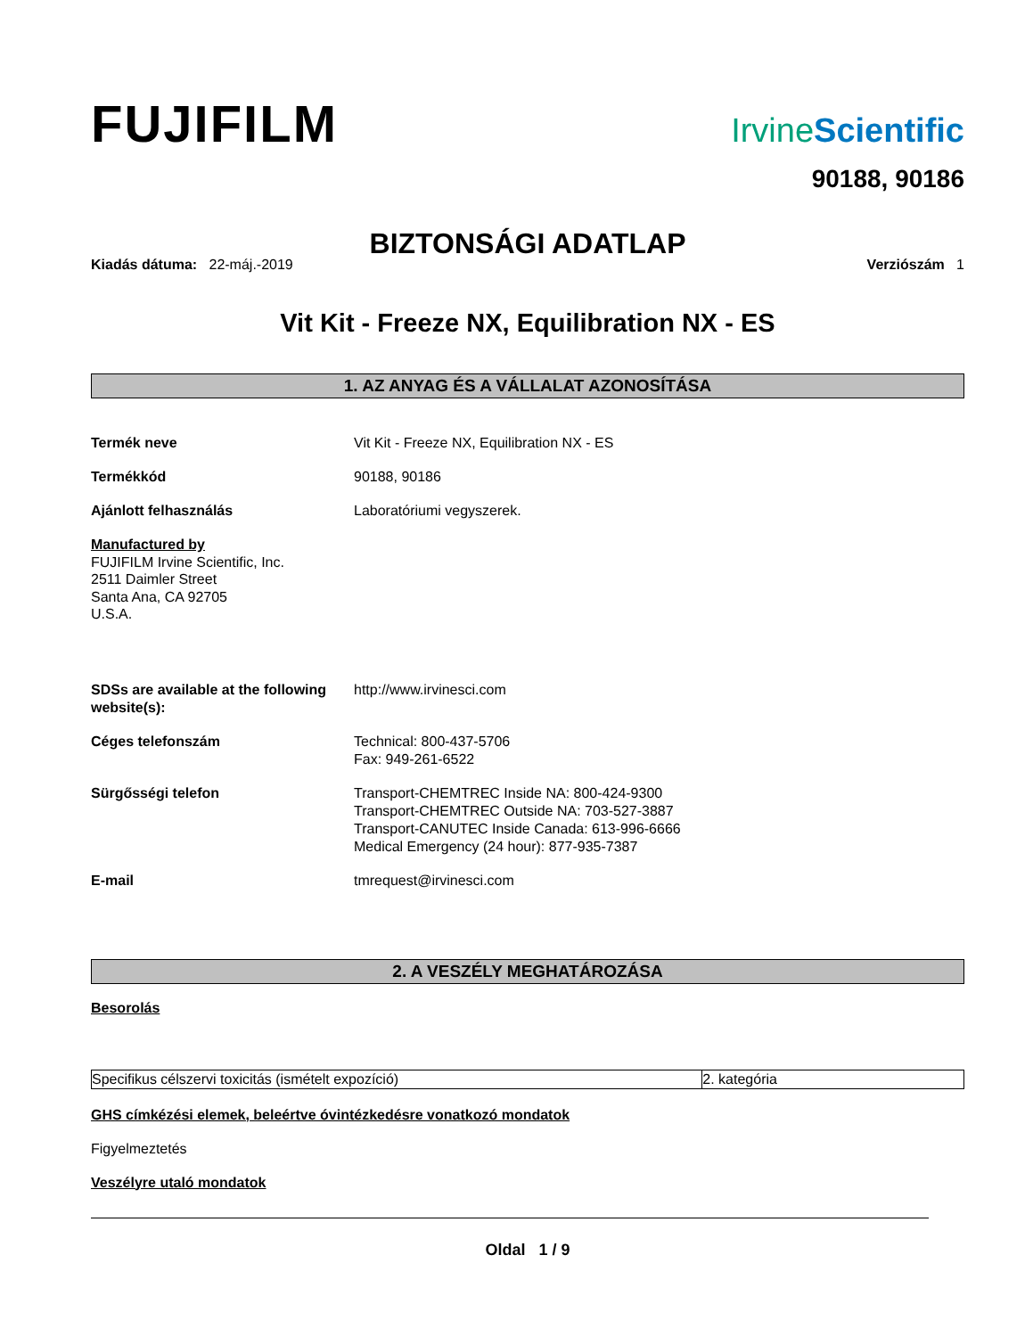FUJIFILM
IrvineScientific
90188, 90186
BIZTONSÁGI ADATLAP
Kiadás dátuma: 22-máj.-2019 Verziószám 1
Vit Kit - Freeze NX, Equilibration NX - ES
1. AZ ANYAG ÉS A VÁLLALAT AZONOSÍTÁSA
Termék neve Vit Kit - Freeze NX, Equilibration NX - ES
Termékkód 90188, 90186
Ajánlott felhasználás Laboratóriumi vegyszerek.
Manufactured by
FUJIFILM Irvine Scientific, Inc.
2511 Daimler Street
Santa Ana, CA 92705
U.S.A.
SDSs are available at the following website(s):
http://www.irvinesci.com
Céges telefonszám Technical: 800-437-5706
Fax: 949-261-6522
Sürgősségi telefon Transport-CHEMTREC Inside NA: 800-424-9300
Transport-CHEMTREC Outside NA: 703-527-3887
Transport-CANUTEC Inside Canada: 613-996-6666
Medical Emergency (24 hour): 877-935-7387
E-mail tmrequest@irvinesci.com
2. A VESZÉLY MEGHATÁROZÁSA
Besorolás
| Specifikus célszervi toxicitás (ismételt expozíció) | 2. kategória |
GHS címkézési elemek, beleértve óvintézkedésre vonatkozó mondatok
Figyelmeztetés
Veszélyre utaló mondatok
Oldal 1 / 9